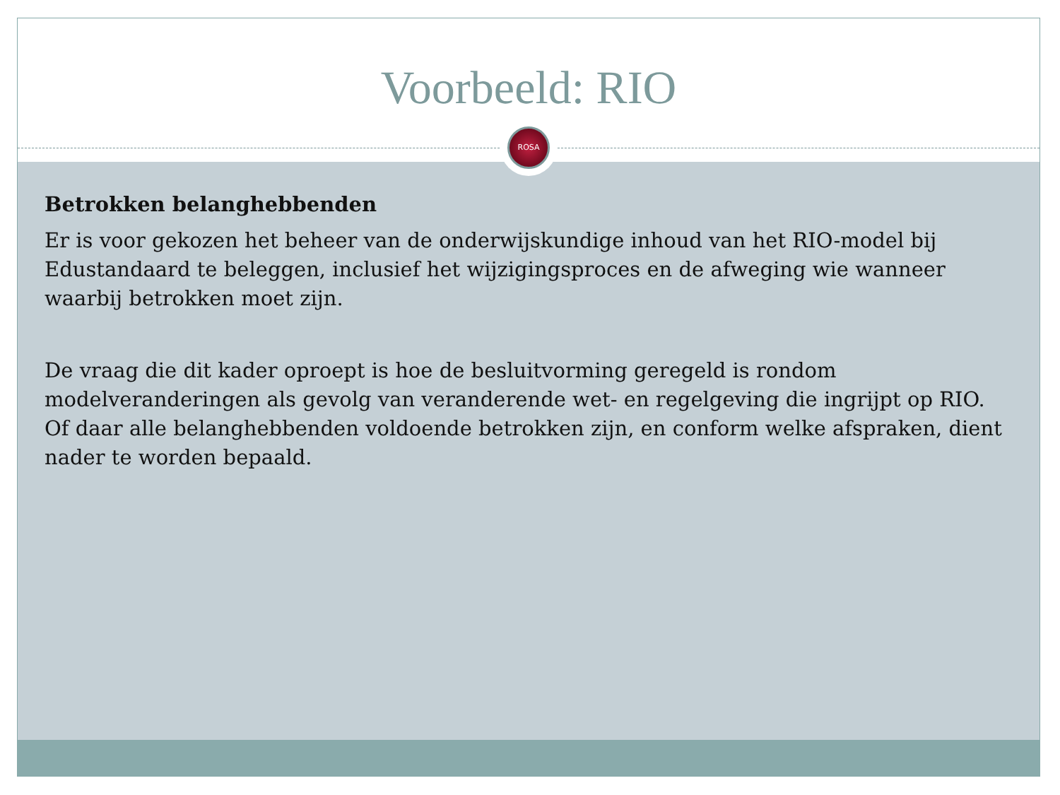Voorbeeld: RIO
ROSA
Betrokken belanghebbenden
Er is voor gekozen het beheer van de onderwijskundige inhoud van het RIO-model bij Edustandaard te beleggen, inclusief het wijzigingsproces en de afweging wie wanneer waarbij betrokken moet zijn.
De vraag die dit kader oproept is hoe de besluitvorming geregeld is rondom modelveranderingen als gevolg van veranderende wet- en regelgeving die ingrijpt op RIO. Of daar alle belanghebbenden voldoende betrokken zijn, en conform welke afspraken, dient nader te worden bepaald.